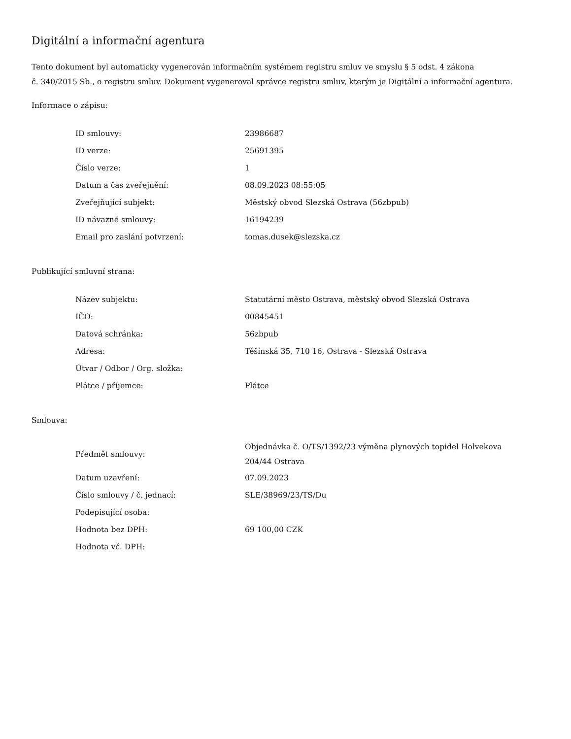Digitální a informační agentura
Tento dokument byl automaticky vygenerován informačním systémem registru smluv ve smyslu § 5 odst. 4 zákona
č. 340/2015 Sb., o registru smluv. Dokument vygeneroval správce registru smluv, kterým je Digitální a informační agentura.
Informace o zápisu:
| ID smlouvy: | 23986687 |
| ID verze: | 25691395 |
| Číslo verze: | 1 |
| Datum a čas zveřejnění: | 08.09.2023 08:55:05 |
| Zveřejňující subjekt: | Městský obvod Slezská Ostrava (56zbpub) |
| ID návazné smlouvy: | 16194239 |
| Email pro zaslání potvrzení: | tomas.dusek@slezska.cz |
Publikující smluvní strana:
| Název subjektu: | Statutární město Ostrava, městský obvod Slezská Ostrava |
| IČO: | 00845451 |
| Datová schránka: | 56zbpub |
| Adresa: | Těšínská 35, 710 16, Ostrava - Slezská Ostrava |
| Útvar / Odbor / Org. složka: | |
| Plátce / příjemce: | Plátce |
Smlouva:
| Předmět smlouvy: | Objednávka č. O/TS/1392/23 výměna plynových topidel Holvekova 204/44 Ostrava |
| Datum uzavření: | 07.09.2023 |
| Číslo smlouvy / č. jednací: | SLE/38969/23/TS/Du |
| Podepisující osoba: | |
| Hodnota bez DPH: | 69 100,00 CZK |
| Hodnota vč. DPH: | |